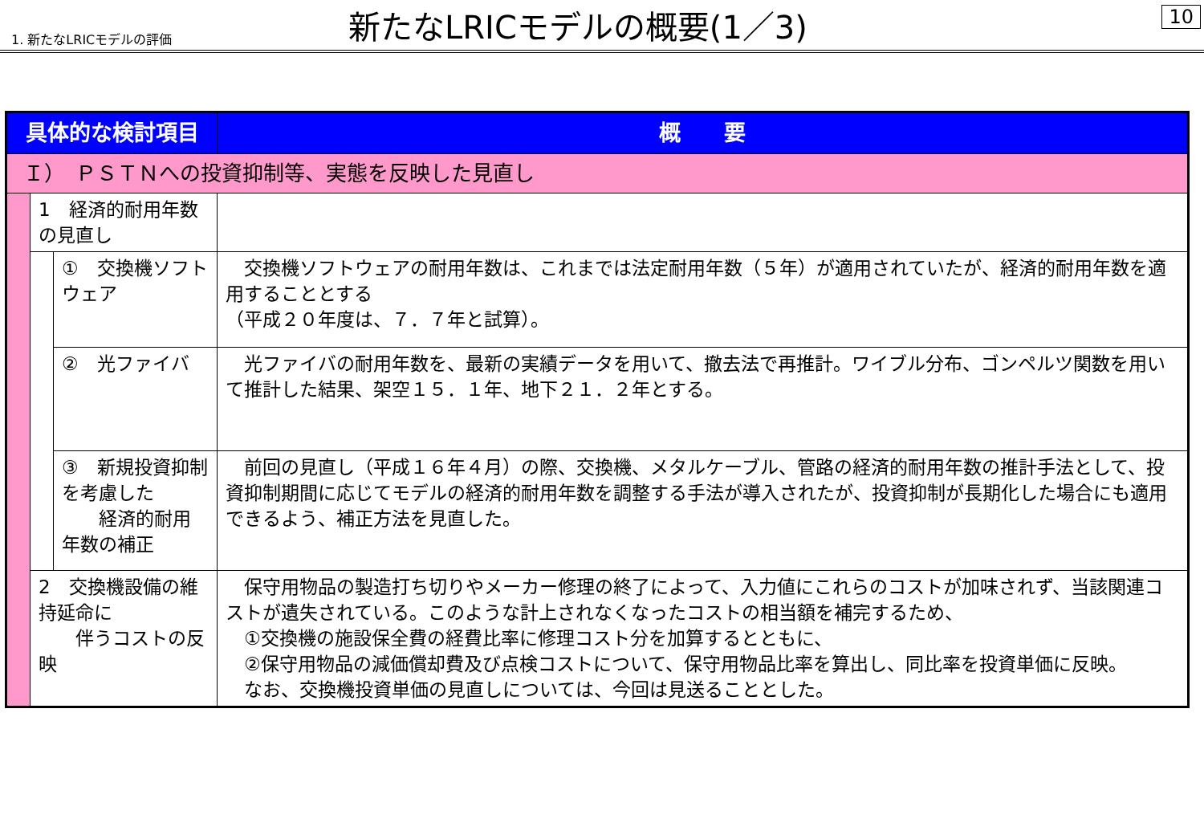1. 新たなLRICモデルの評価
新たなLRICモデルの概要(1／3)
10
| 具体的な検討項目 | | | 概 要 |
| --- | --- | --- | --- |
| Ｉ） ＰＳＴＮへの投資抑制等、実態を反映した見直し | | | |
| | 1 経済的耐用年数の見直し | | |
| | | ① 交換機ソフトウェア | 交換機ソフトウェアの耐用年数は、これまでは法定耐用年数（５年）が適用されていたが、経済的耐用年数を適用することとする （平成２０年度は、７．７年と試算）。 |
| | | ② 光ファイバ | 光ファイバの耐用年数を、最新の実績データを用いて、撤去法で再推計。ワイブル分布、ゴンペルツ関数を用いて推計した結果、架空１５．１年、地下２１．２年とする。 |
| | | ③ 新規投資抑制を考慮した 経済的耐用年数の補正 | 前回の見直し（平成１６年４月）の際、交換機、メタルケーブル、管路の経済的耐用年数の推計手法として、投資抑制期間に応じてモデルの経済的耐用年数を調整する手法が導入されたが、投資抑制が長期化した場合にも適用できるよう、補正方法を見直した。 |
| | 2 交換機設備の維持延命に 伴うコストの反映 | | 保守用物品の製造打ち切りやメーカー修理の終了によって、入力値にこれらのコストが加味されず、当該関連コストが遺失されている。このような計上されなくなったコストの相当額を補完するため、 ①交換機の施設保全費の経費比率に修理コスト分を加算するとともに、 ②保守用物品の減価償却費及び点検コストについて、保守用物品比率を算出し、同比率を投資単価に反映。 なお、交換機投資単価の見直しについては、今回は見送ることとした。 |